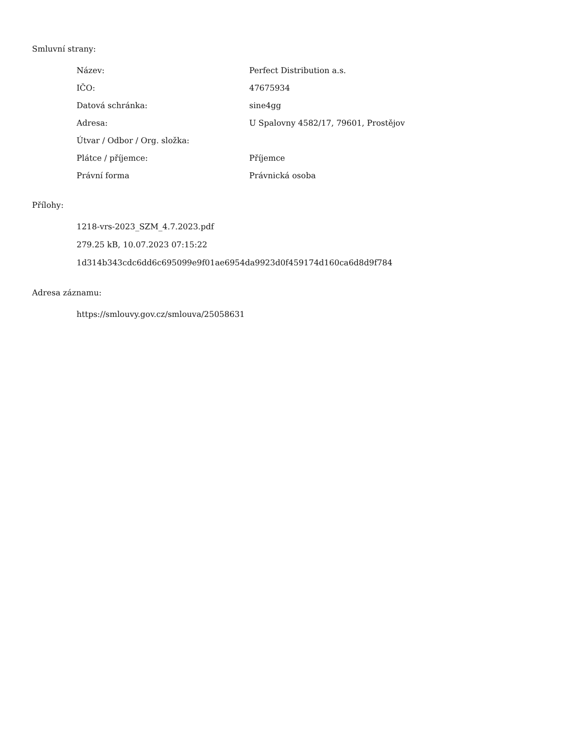Smluvní strany:
| Název: | Perfect Distribution a.s. |
| IČO: | 47675934 |
| Datová schránka: | sine4gg |
| Adresa: | U Spalovny 4582/17, 79601, Prostějov |
| Útvar / Odbor / Org. složka: | |
| Plátce / příjemce: | Příjemce |
| Právní forma | Právnická osoba |
Přílohy:
1218-vrs-2023_SZM_4.7.2023.pdf
279.25 kB, 10.07.2023 07:15:22
1d314b343cdc6dd6c695099e9f01ae6954da9923d0f459174d160ca6d8d9f784
Adresa záznamu:
https://smlouvy.gov.cz/smlouva/25058631